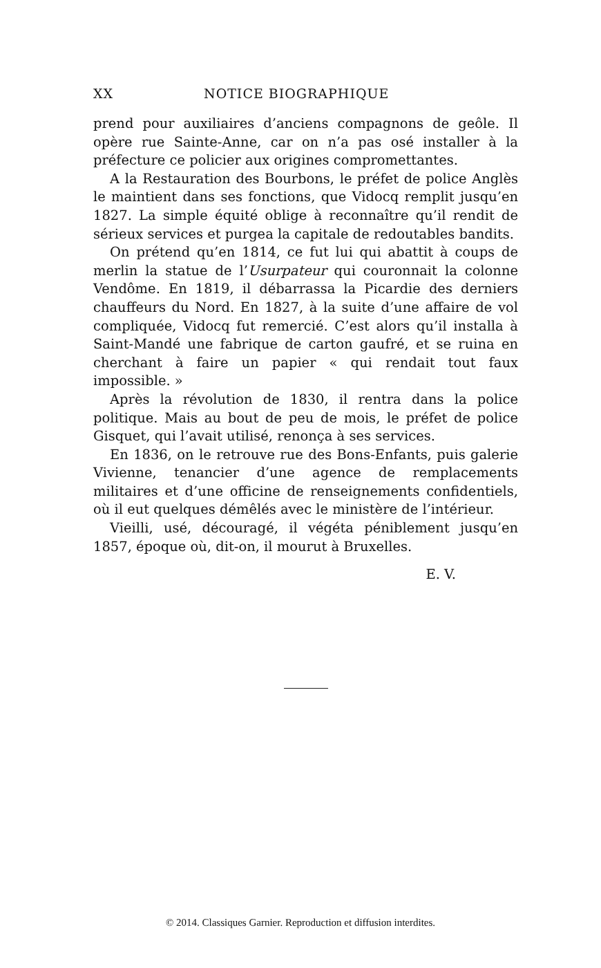XX NOTICE BIOGRAPHIQUE
prend pour auxiliaires d’anciens compagnons de geôle. Il opère rue Sainte-Anne, car on n’a pas osé installer à la préfecture ce policier aux origines compromettantes.
A la Restauration des Bourbons, le préfet de police Anglès le maintient dans ses fonctions, que Vidocq remplit jusqu’en 1827. La simple équité oblige à reconnaître qu’il rendit de sérieux services et purgea la capitale de redoutables bandits.
On prétend qu’en 1814, ce fut lui qui abattit à coups de merlin la statue de l’Usurpateur qui couronnait la colonne Vendôme. En 1819, il débarrassa la Picardie des derniers chauffeurs du Nord. En 1827, à la suite d’une affaire de vol compliquée, Vidocq fut remercié. C’est alors qu’il installa à Saint-Mandé une fabrique de carton gaufré, et se ruina en cherchant à faire un papier « qui rendait tout faux impossible. »
Après la révolution de 1830, il rentra dans la police politique. Mais au bout de peu de mois, le préfet de police Gisquet, qui l’avait utilisé, renonça à ses services.
En 1836, on le retrouve rue des Bons-Enfants, puis galerie Vivienne, tenancier d’une agence de remplacements militaires et d’une officine de renseignements confidentiels, où il eut quelques démêlés avec le ministère de l’intérieur.
Vieilli, usé, découragé, il végéta péniblement jusqu’en 1857, époque où, dit-on, il mourut à Bruxelles.
E. V.
© 2014. Classiques Garnier. Reproduction et diffusion interdites.